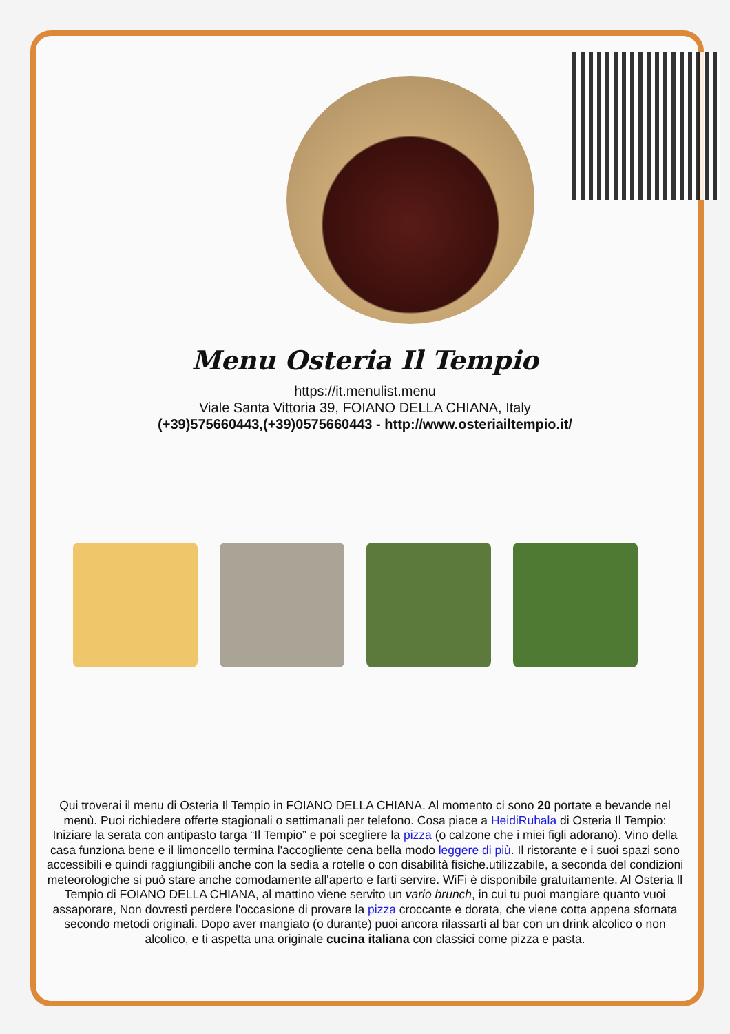Menu Osteria Il Tempio
https://it.menulist.menu
Viale Santa Vittoria 39, FOIANO DELLA CHIANA, Italy
(+39)575660443,(+39)0575660443 - http://www.osteriailtempio.it/
Qui troverai il menu di Osteria Il Tempio in FOIANO DELLA CHIANA. Al momento ci sono 20 portate e bevande nel menù. Puoi richiedere offerte stagionali o settimanali per telefono. Cosa piace a HeidiRuhala di Osteria Il Tempio:
Iniziare la serata con antipasto targa “Il Tempio” e poi scegliere la pizza (o calzone che i miei figli adorano). Vino della casa funziona bene e il limoncello termina l'accogliente cena bella modo leggere di più. Il ristorante e i suoi spazi sono accessibili e quindi raggiungibili anche con la sedia a rotelle o con disabilità fisiche.utilizzabile, a seconda del condizioni meteorologiche si può stare anche comodamente all'aperto e farti servire. WiFi è disponibile gratuitamente. Al Osteria Il Tempio di FOIANO DELLA CHIANA, al mattino viene servito un vario brunch, in cui tu puoi mangiare quanto vuoi assaporare, Non dovresti perdere l'occasione di provare la pizza croccante e dorata, che viene cotta appena sfornata secondo metodi originali. Dopo aver mangiato (o durante) puoi ancora rilassarti al bar con un drink alcolico o non alcolico, e ti aspetta una originale cucina italiana con classici come pizza e pasta.